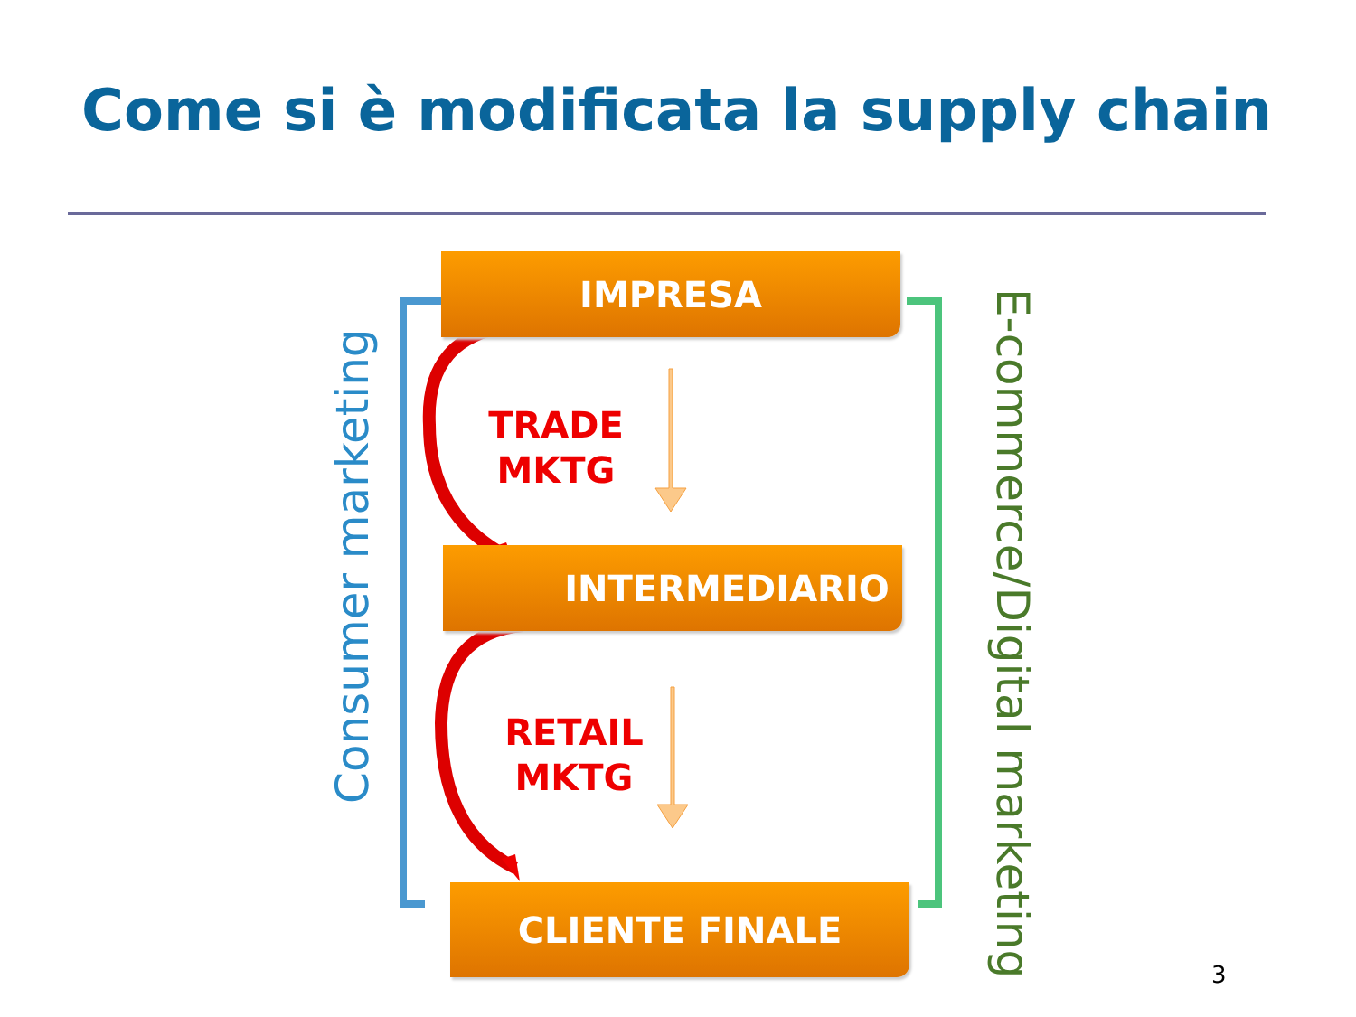Come si è modificata la supply chain
IMPRESA
TRADE
MKTG
INTERMEDIARIO
RETAIL
MKTG
CLIENTE FINALE
Consumer marketing E-commerce/Digital marketing
3